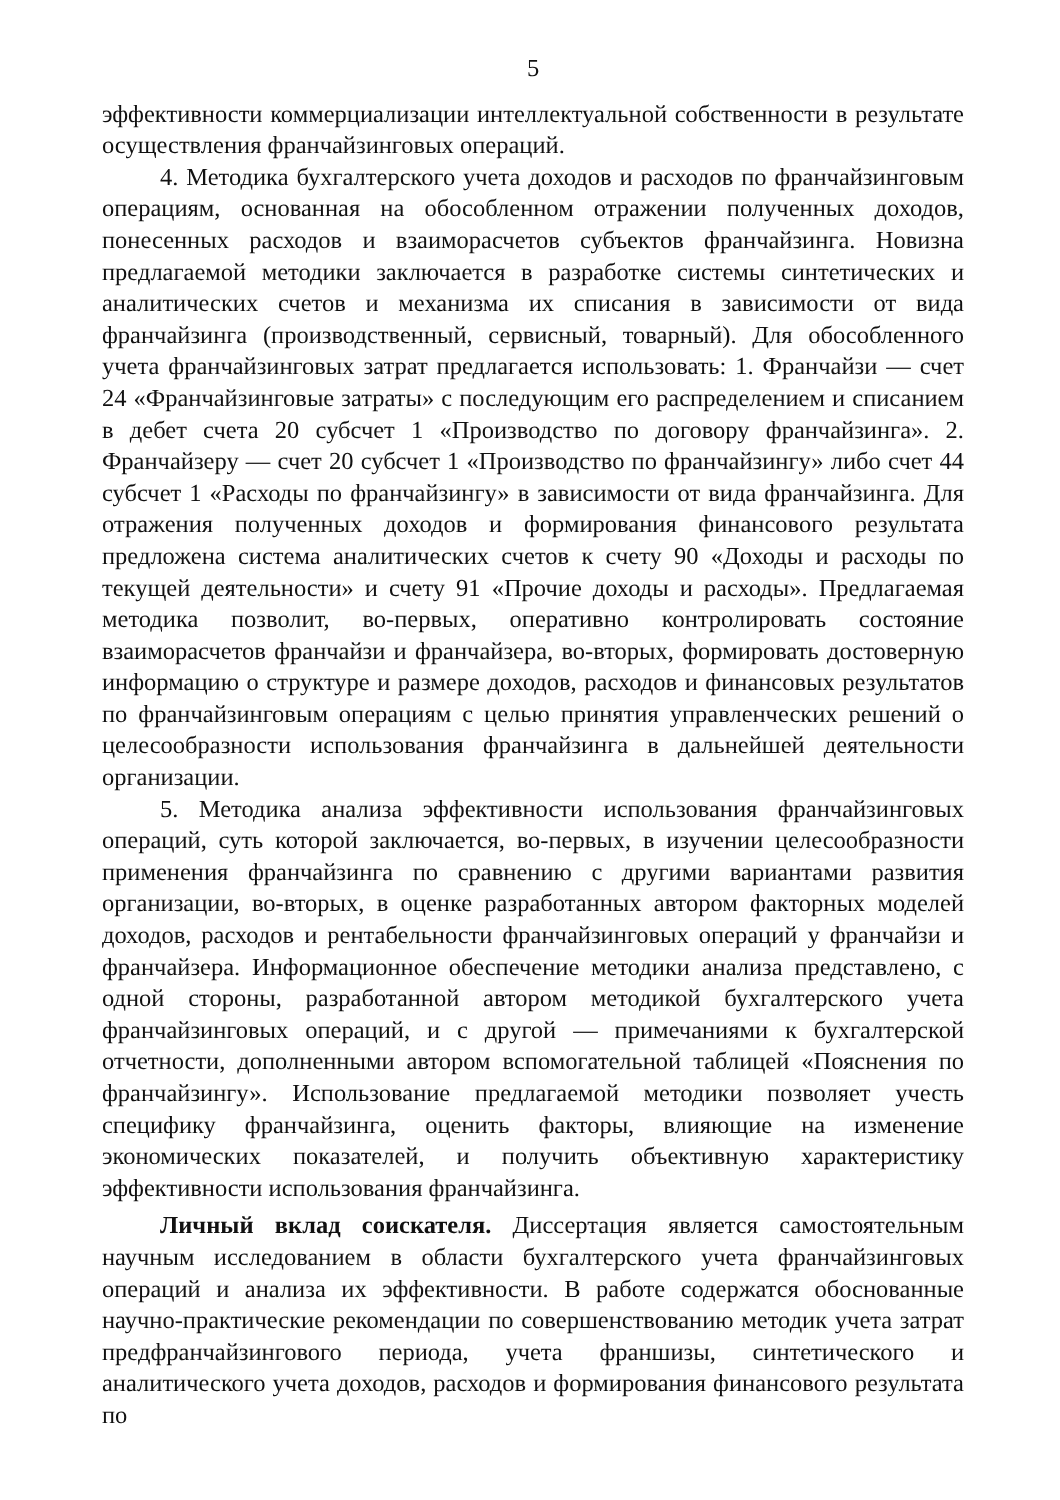5
эффективности коммерциализации интеллектуальной собственности в результате осуществления франчайзинговых операций.
4. Методика бухгалтерского учета доходов и расходов по франчайзинговым операциям, основанная на обособленном отражении полученных доходов, понесенных расходов и взаиморасчетов субъектов франчайзинга. Новизна предлагаемой методики заключается в разработке системы синтетических и аналитических счетов и механизма их списания в зависимости от вида франчайзинга (производственный, сервисный, товарный). Для обособленного учета франчайзинговых затрат предлагается использовать: 1. Франчайзи — счет 24 «Франчайзинговые затраты» с последующим его распределением и списанием в дебет счета 20 субсчет 1 «Производство по договору франчайзинга». 2. Франчайзеру — счет 20 субсчет 1 «Производство по франчайзингу» либо счет 44 субсчет 1 «Расходы по франчайзингу» в зависимости от вида франчайзинга. Для отражения полученных доходов и формирования финансового результата предложена система аналитических счетов к счету 90 «Доходы и расходы по текущей деятельности» и счету 91 «Прочие доходы и расходы». Предлагаемая методика позволит, во-первых, оперативно контролировать состояние взаиморасчетов франчайзи и франчайзера, во-вторых, формировать достоверную информацию о структуре и размере доходов, расходов и финансовых результатов по франчайзинговым операциям с целью принятия управленческих решений о целесообразности использования франчайзинга в дальнейшей деятельности организации.
5. Методика анализа эффективности использования франчайзинговых операций, суть которой заключается, во-первых, в изучении целесообразности применения франчайзинга по сравнению с другими вариантами развития организации, во-вторых, в оценке разработанных автором факторных моделей доходов, расходов и рентабельности франчайзинговых операций у франчайзи и франчайзера. Информационное обеспечение методики анализа представлено, с одной стороны, разработанной автором методикой бухгалтерского учета франчайзинговых операций, и с другой — примечаниями к бухгалтерской отчетности, дополненными автором вспомогательной таблицей «Пояснения по франчайзингу». Использование предлагаемой методики позволяет учесть специфику франчайзинга, оценить факторы, влияющие на изменение экономических показателей, и получить объективную характеристику эффективности использования франчайзинга.
Личный вклад соискателя. Диссертация является самостоятельным научным исследованием в области бухгалтерского учета франчайзинговых операций и анализа их эффективности. В работе содержатся обоснованные научно-практические рекомендации по совершенствованию методик учета затрат предфранчайзингового периода, учета франшизы, синтетического и аналитического учета доходов, расходов и формирования финансового результата по